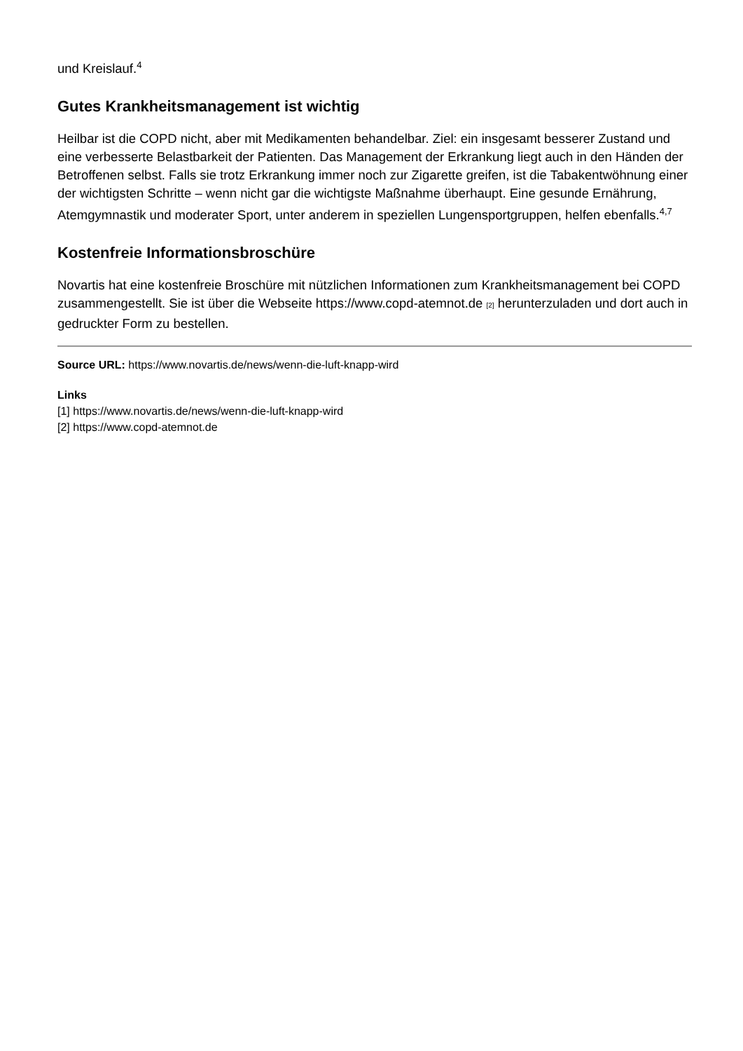und Kreislauf.<sup>4</sup>
Gutes Krankheitsmanagement ist wichtig
Heilbar ist die COPD nicht, aber mit Medikamenten behandelbar. Ziel: ein insgesamt besserer Zustand und eine verbesserte Belastbarkeit der Patienten. Das Management der Erkrankung liegt auch in den Händen der Betroffenen selbst. Falls sie trotz Erkrankung immer noch zur Zigarette greifen, ist die Tabakentwöhnung einer der wichtigsten Schritte – wenn nicht gar die wichtigste Maßnahme überhaupt. Eine gesunde Ernährung, Atemgymnastik und moderater Sport, unter anderem in speziellen Lungensportgruppen, helfen ebenfalls.<sup>4,7</sup>
Kostenfreie Informationsbroschüre
Novartis hat eine kostenfreie Broschüre mit nützlichen Informationen zum Krankheitsmanagement bei COPD zusammengestellt. Sie ist über die Webseite https://www.copd-atemnot.de [2] herunterzuladen und dort auch in gedruckter Form zu bestellen.
Source URL: https://www.novartis.de/news/wenn-die-luft-knapp-wird
Links
[1] https://www.novartis.de/news/wenn-die-luft-knapp-wird
[2] https://www.copd-atemnot.de